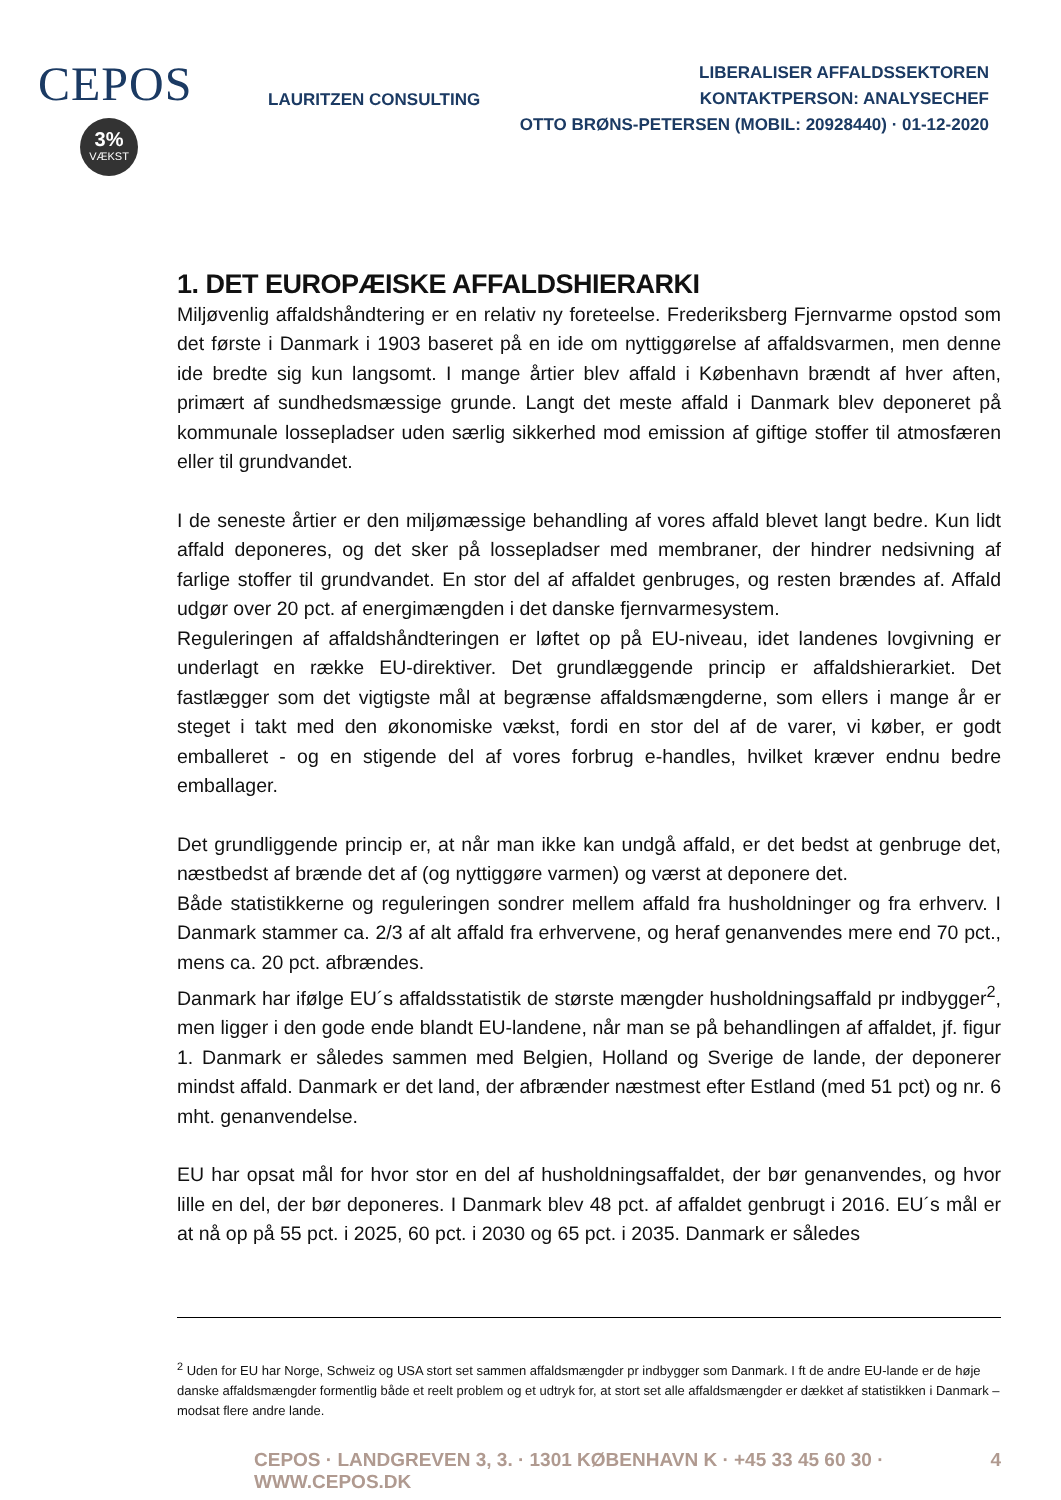CEPOS
3%
VÆKST
LAURITZEN CONSULTING
LIBERALISER AFFALDSSEKTOREN
KONTAKTPERSON: ANALYSECHEF
OTTO BRØNS-PETERSEN (MOBIL: 20928440) · 01-12-2020
1. DET EUROPÆISKE AFFALDSHIERARKI
Miljøvenlig affaldshåndtering er en relativ ny foreteelse. Frederiksberg Fjernvarme opstod som det første i Danmark i 1903 baseret på en ide om nyttiggørelse af affaldsvarmen, men denne ide bredte sig kun langsomt. I mange årtier blev affald i København brændt af hver aften, primært af sundhedsmæssige grunde. Langt det meste affald i Danmark blev deponeret på kommunale lossepladser uden særlig sikkerhed mod emission af giftige stoffer til atmosfæren eller til grundvandet.
I de seneste årtier er den miljømæssige behandling af vores affald blevet langt bedre. Kun lidt affald deponeres, og det sker på lossepladser med membraner, der hindrer nedsivning af farlige stoffer til grundvandet. En stor del af affaldet genbruges, og resten brændes af. Affald udgør over 20 pct. af energimængden i det danske fjernvarmesystem.
Reguleringen af affaldshåndteringen er løftet op på EU-niveau, idet landenes lovgivning er underlagt en række EU-direktiver. Det grundlæggende princip er affaldshierarkiet. Det fastlægger som det vigtigste mål at begrænse affaldsmængderne, som ellers i mange år er steget i takt med den økonomiske vækst, fordi en stor del af de varer, vi køber, er godt emballeret - og en stigende del af vores forbrug e-handles, hvilket kræver endnu bedre emballager.
Det grundliggende princip er, at når man ikke kan undgå affald, er det bedst at genbruge det, næstbedst af brænde det af (og nyttiggøre varmen) og værst at deponere det.
Både statistikkerne og reguleringen sondrer mellem affald fra husholdninger og fra erhverv. I Danmark stammer ca. 2/3 af alt affald fra erhvervene, og heraf genanvendes mere end 70 pct., mens ca. 20 pct. afbrændes.
Danmark har ifølge EU´s affaldsstatistik de største mængder husholdningsaffald pr indbygger<sup>2</sup>, men ligger i den gode ende blandt EU-landene, når man se på behandlingen af affaldet, jf. figur 1. Danmark er således sammen med Belgien, Holland og Sverige de lande, der deponerer mindst affald. Danmark er det land, der afbrænder næstmest efter Estland (med 51 pct) og nr. 6 mht. genanvendelse.
EU har opsat mål for hvor stor en del af husholdningsaffaldet, der bør genanvendes, og hvor lille en del, der bør deponeres. I Danmark blev 48 pct. af affaldet genbrugt i 2016. EU´s mål er at nå op på 55 pct. i 2025, 60 pct. i 2030 og 65 pct. i 2035. Danmark er således
<sup>2</sup> Uden for EU har Norge, Schweiz og USA stort set sammen affaldsmængder pr indbygger som Danmark. I ft de andre EU-lande er de høje danske affaldsmængder formentlig både et reelt problem og et udtryk for, at stort set alle affaldsmængder er dækket af statistikken i Danmark – modsat flere andre lande.
CEPOS · LANDGREVEN 3, 3. · 1301 KØBENHAVN K · +45 33 45 60 30 · WWW.CEPOS.DK 4